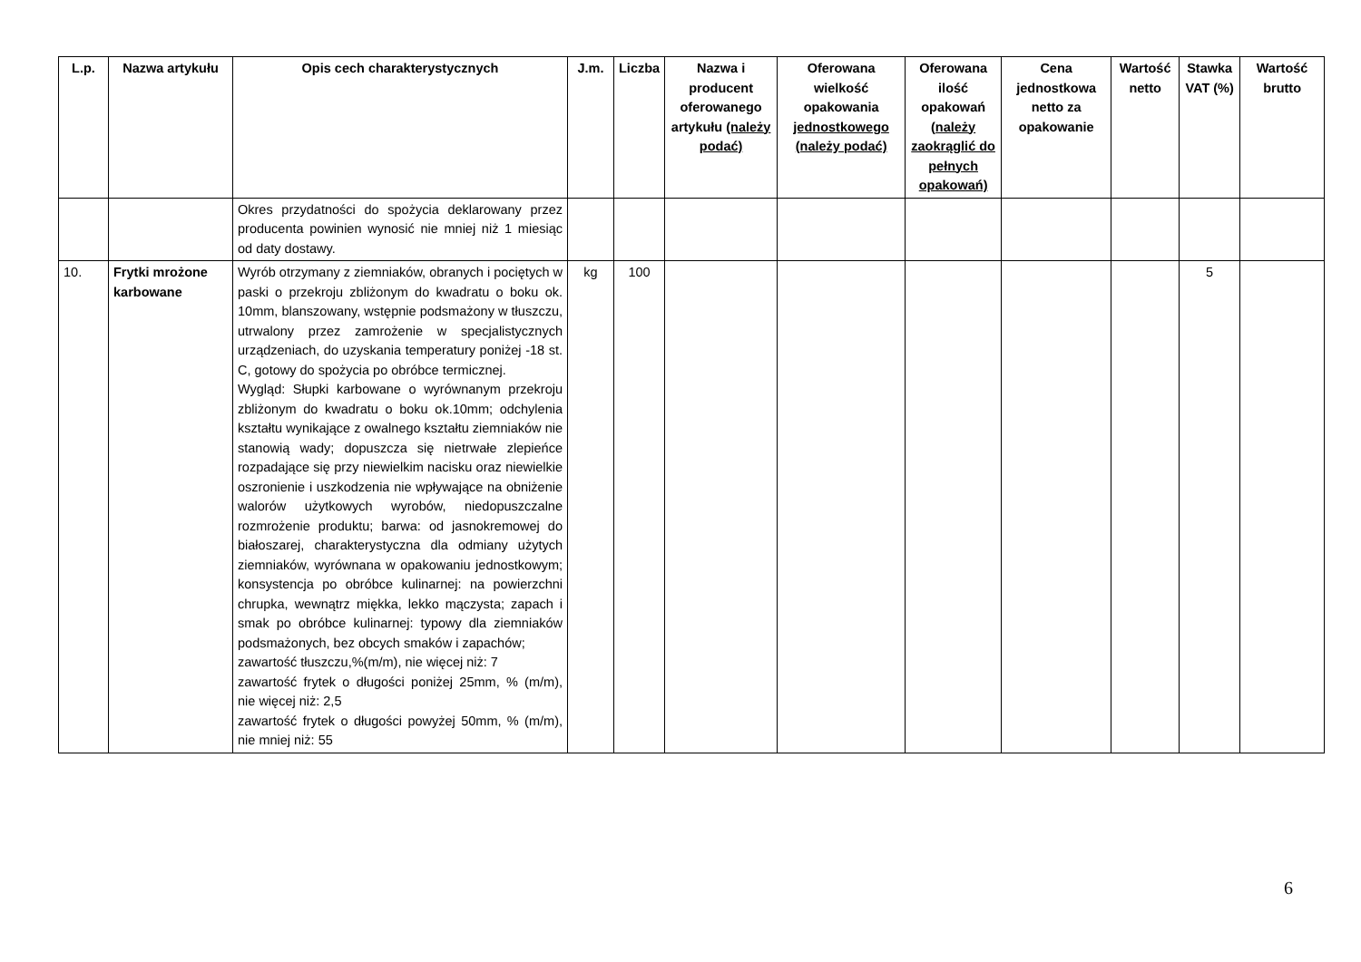| L.p. | Nazwa artykułu | Opis cech charakterystycznych | J.m. | Liczba | Nazwa i producent oferowanego artykułu (należy podać) | Oferowana wielkość opakowania jednostkowego (należy podać) | Oferowana ilość opakowań (należy zaokrąglić do pełnych opakowań) | Cena jednostkowa netto za opakowanie | Wartość netto | Stawka VAT (%) | Wartość brutto |
| --- | --- | --- | --- | --- | --- | --- | --- | --- | --- | --- | --- |
| | | Okres przydatności do spożycia deklarowany przez producenta powinien wynosić nie mniej niż 1 miesiąc od daty dostawy. | | | | | | | | | |
| 10. | Frytki mrożone karbowane | Wyrób otrzymany z ziemniaków, obranych i pociętych w paski o przekroju zbliżonym do kwadratu o boku ok. 10mm, blanszowany, wstępnie podsmażony w tłuszczu, utrwalony przez zamrożenie w specjalistycznych urządzeniach, do uzyskania temperatury poniżej -18 st. C, gotowy do spożycia po obróbce termicznej. Wygląd: Słupki karbowane o wyrównanym przekroju zbliżonym do kwadratu o boku ok.10mm; odchylenia kształtu wynikające z owalnego kształtu ziemniaków nie stanowią wady; dopuszcza się nietrwałe zlepieńce rozpadające się przy niewielkim nacisku oraz niewielkie oszronienie i uszkodzenia nie wpływające na obniżenie walorów użytkowych wyrobów, niedopuszczalne rozmrożenie produktu; barwa: od jasnokremowej do białoszarej, charakterystyczna dla odmiany użytych ziemniaków, wyrównana w opakowaniu jednostkowym; konsystencja po obróbce kulinarnej: na powierzchni chrupka, wewnątrz miękka, lekko mączysta; zapach i smak po obróbce kulinarnej: typowy dla ziemniaków podsmażonych, bez obcych smaków i zapachów; zawartość tłuszczu,%(m/m), nie więcej niż: 7 zawartość frytek o długości poniżej 25mm, % (m/m), nie więcej niż: 2,5 zawartość frytek o długości powyżej 50mm, % (m/m), nie mniej niż: 55 | kg | 100 | | | | | | 5 | |
6